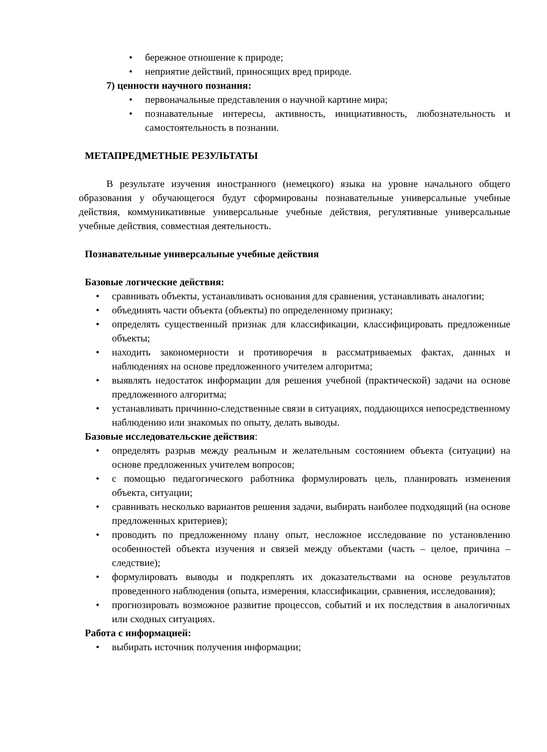• бережное отношение к природе;
• неприятие действий, приносящих вред природе.
7) ценности научного познания:
• первоначальные представления о научной картине мира;
• познавательные интересы, активность, инициативность, любознательность и самостоятельность в познании.
МЕТАПРЕДМЕТНЫЕ РЕЗУЛЬТАТЫ
В результате изучения иностранного (немецкого) языка на уровне начального общего образования у обучающегося будут сформированы познавательные универсальные учебные действия, коммуникативные универсальные учебные действия, регулятивные универсальные учебные действия, совместная деятельность.
Познавательные универсальные учебные действия
Базовые логические действия:
• сравнивать объекты, устанавливать основания для сравнения, устанавливать аналогии;
• объединять части объекта (объекты) по определенному признаку;
• определять существенный признак для классификации, классифицировать предложенные объекты;
• находить закономерности и противоречия в рассматриваемых фактах, данных и наблюдениях на основе предложенного учителем алгоритма;
• выявлять недостаток информации для решения учебной (практической) задачи на основе предложенного алгоритма;
• устанавливать причинно-следственные связи в ситуациях, поддающихся непосредственному наблюдению или знакомых по опыту, делать выводы.
Базовые исследовательские действия:
• определять разрыв между реальным и желательным состоянием объекта (ситуации) на основе предложенных учителем вопросов;
• с помощью педагогического работника формулировать цель, планировать изменения объекта, ситуации;
• сравнивать несколько вариантов решения задачи, выбирать наиболее подходящий (на основе предложенных критериев);
• проводить по предложенному плану опыт, несложное исследование по установлению особенностей объекта изучения и связей между объектами (часть – целое, причина – следствие);
• формулировать выводы и подкреплять их доказательствами на основе результатов проведенного наблюдения (опыта, измерения, классификации, сравнения, исследования);
• прогнозировать возможное развитие процессов, событий и их последствия в аналогичных или сходных ситуациях.
Работа с информацией:
• выбирать источник получения информации;